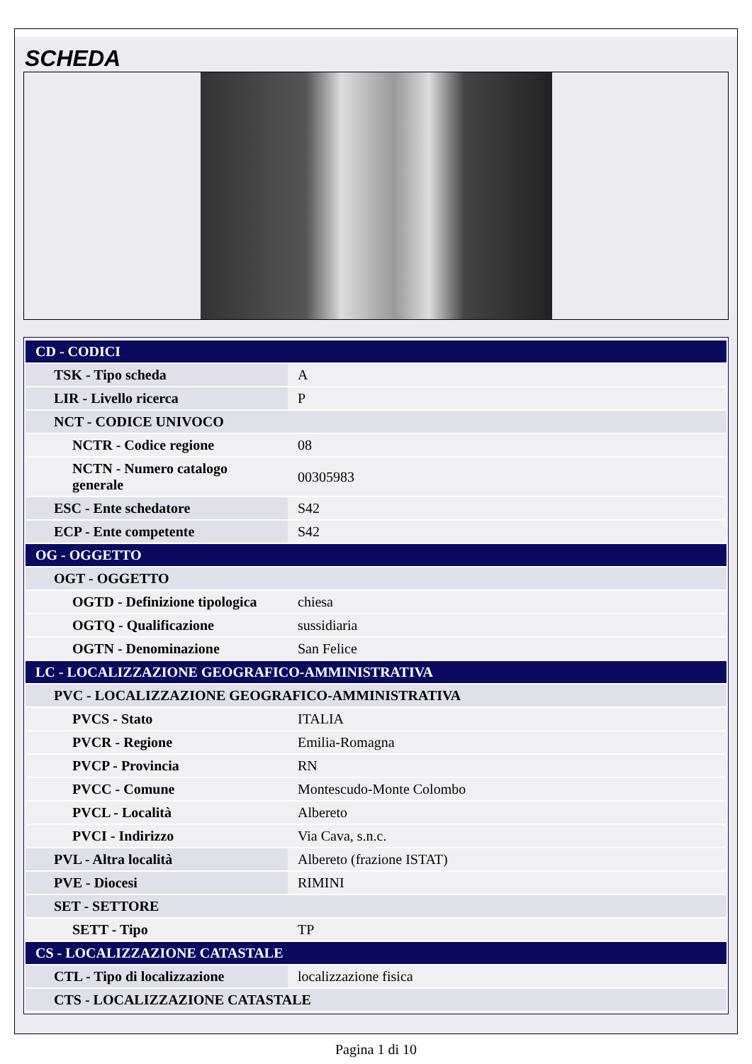SCHEDA
| CD - CODICI | |
| TSK - Tipo scheda | A |
| LIR - Livello ricerca | P |
| NCT - CODICE UNIVOCO | |
| NCTR - Codice regione | 08 |
| NCTN - Numero catalogo generale | 00305983 |
| ESC - Ente schedatore | S42 |
| ECP - Ente competente | S42 |
| OG - OGGETTO | |
| OGT - OGGETTO | |
| OGTD - Definizione tipologica | chiesa |
| OGTQ - Qualificazione | sussidiaria |
| OGTN - Denominazione | San Felice |
| LC - LOCALIZZAZIONE GEOGRAFICO-AMMINISTRATIVA | |
| PVC - LOCALIZZAZIONE GEOGRAFICO-AMMINISTRATIVA | |
| PVCS - Stato | ITALIA |
| PVCR - Regione | Emilia-Romagna |
| PVCP - Provincia | RN |
| PVCC - Comune | Montescudo-Monte Colombo |
| PVCL - Località | Albereto |
| PVCI - Indirizzo | Via Cava, s.n.c. |
| PVL - Altra località | Albereto (frazione ISTAT) |
| PVE - Diocesi | RIMINI |
| SET - SETTORE | |
| SETT - Tipo | TP |
| CS - LOCALIZZAZIONE CATASTALE | |
| CTL - Tipo di localizzazione | localizzazione fisica |
| CTS - LOCALIZZAZIONE CATASTALE | |
Pagina 1 di 10